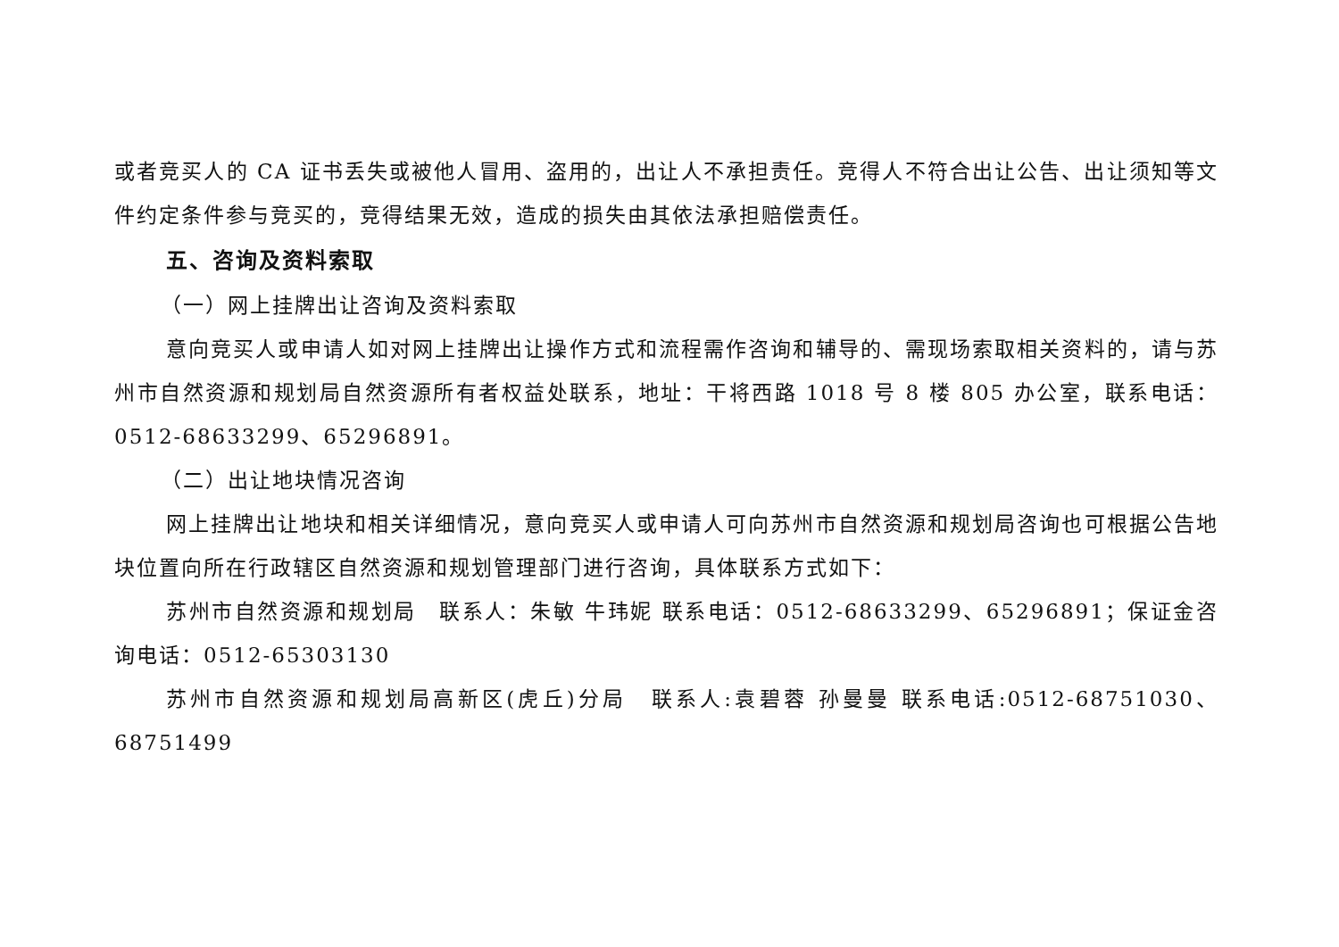或者竞买人的 CA 证书丢失或被他人冒用、盗用的，出让人不承担责任。竞得人不符合出让公告、出让须知等文件约定条件参与竞买的，竞得结果无效，造成的损失由其依法承担赔偿责任。
五、咨询及资料索取
（一）网上挂牌出让咨询及资料索取
意向竞买人或申请人如对网上挂牌出让操作方式和流程需作咨询和辅导的、需现场索取相关资料的，请与苏州市自然资源和规划局自然资源所有者权益处联系，地址：干将西路 1018 号 8 楼 805 办公室，联系电话：0512-68633299、65296891。
（二）出让地块情况咨询
网上挂牌出让地块和相关详细情况，意向竞买人或申请人可向苏州市自然资源和规划局咨询也可根据公告地块位置向所在行政辖区自然资源和规划管理部门进行咨询，具体联系方式如下：
苏州市自然资源和规划局　联系人：朱敏 牛玮妮 联系电话：0512-68633299、65296891；保证金咨询电话：0512-65303130
苏州市自然资源和规划局高新区(虎丘)分局　联系人:袁碧蓉 孙曼曼 联系电话:0512-68751030、68751499